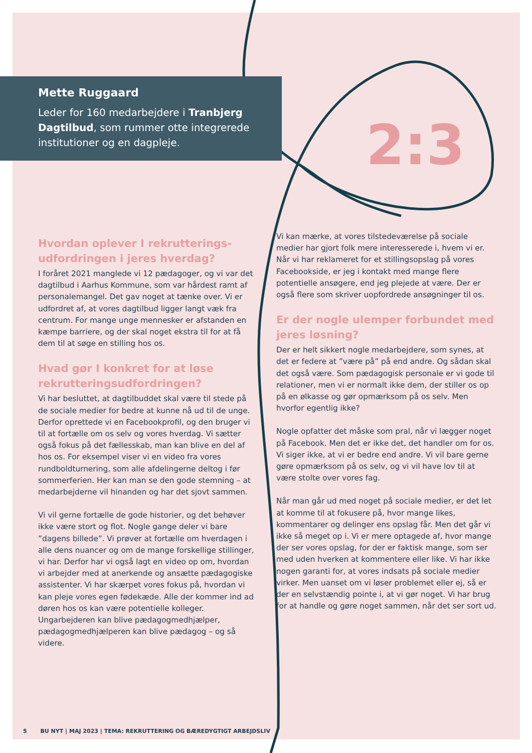2:3
Mette Ruggaard
Leder for 160 medarbejdere i Tranbjerg Dagtilbud, som rummer otte integrerede institutioner og en dagpleje.
Hvordan oplever I rekrutterings­udfordringen i jeres hverdag?
I foråret 2021 manglede vi 12 pædagoger, og vi var det dagtilbud i Aarhus Kommune, som var hårdest ramt af personalemangel. Det gav noget at tænke over. Vi er udfordret af, at vores dagtilbud ligger langt væk fra centrum. For mange unge mennesker er afstanden en kæmpe barriere, og der skal noget ekstra til for at få dem til at søge en stilling hos os.
Hvad gør I konkret for at løse rekrut­teringsudfordringen?
Vi har besluttet, at dagtilbuddet skal være til stede på de sociale medier for bedre at kunne nå ud til de unge. Derfor oprettede vi en Facebookprofil, og den bruger vi til at fortælle om os selv og vores hverdag. Vi sætter også fokus på det fællesskab, man kan blive en del af hos os. For eksempel viser vi en video fra vores rundboldturnering, som alle afdelingerne deltog i før sommerferien. Her kan man se den gode stemning – at medarbejderne vil hinanden og har det sjovt sammen.
Vi vil gerne fortælle de gode historier, og det behøver ikke være stort og flot. Nogle gange deler vi bare ”dagens billede”. Vi prøver at fortælle om hverdagen i alle dens nuancer og om de mange forskellige stillinger, vi har. Derfor har vi også lagt en video op om, hvordan vi arbejder med at anerkende og ansætte pædagogiske assistenter. Vi har skærpet vores fokus på, hvordan vi kan pleje vores egen fødekæde. Alle der kommer ind ad døren hos os kan være potentielle kolleger. Ungarbejderen kan blive pædagogmedhjælper, pædagogmedhjælperen kan blive pædagog – og så videre.
Vi kan mærke, at vores tilstedeværelse på sociale medier har gjort folk mere interesserede i, hvem vi er. Når vi har reklameret for et stillingsopslag på vores Facebookside, er jeg i kontakt med mange flere potentielle ansøgere, end jeg plejede at være. Der er også flere som skriver uopfordrede ansøgninger til os.
Er der nogle ulemper forbundet med jeres løsning?
Der er helt sikkert nogle medarbejdere, som synes, at det er federe at ”være på” på end andre. Og sådan skal det også være. Som pædagogisk personale er vi gode til relationer, men vi er normalt ikke dem, der stiller os op på en ølkasse og gør opmærksom på os selv. Men hvorfor egentlig ikke?
Nogle opfatter det måske som pral, når vi lægger noget på Facebook. Men det er ikke det, det handler om for os. Vi siger ikke, at vi er bedre end andre. Vi vil bare gerne gøre opmærksom på os selv, og vi vil have lov til at være stolte over vores fag.
Når man går ud med noget på sociale medier, er det let at komme til at fokusere på, hvor mange likes, kommentarer og delinger ens opslag får. Men det går vi ikke så meget op i. Vi er mere optagede af, hvor mange der ser vores opslag, for der er faktisk mange, som ser med uden hverken at kommentere eller like. Vi har ikke nogen garanti for, at vores indsats på sociale medier virker. Men uanset om vi løser problemet eller ej, så er der en selvstændig pointe i, at vi gør noget. Vi har brug for at handle og gøre noget sammen, når det ser sort ud.
5 BU NYT | MAJ 2023 | TEMA: REKRUTTERING OG BÆREDYGTIGT ARBEJDSLIV